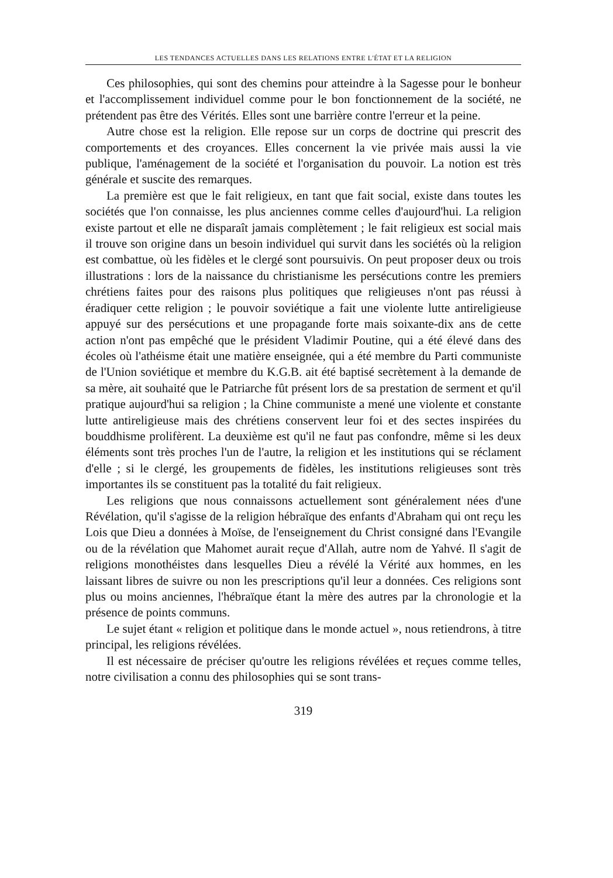LES TENDANCES ACTUELLES DANS LES RELATIONS ENTRE L'ÉTAT ET LA RELIGION
Ces philosophies, qui sont des chemins pour atteindre à la Sagesse pour le bonheur et l'accomplissement individuel comme pour le bon fonctionnement de la société, ne prétendent pas être des Vérités. Elles sont une barrière contre l'erreur et la peine.
Autre chose est la religion. Elle repose sur un corps de doctrine qui prescrit des comportements et des croyances. Elles concernent la vie privée mais aussi la vie publique, l'aménagement de la société et l'organisation du pouvoir. La notion est très générale et suscite des remarques.
La première est que le fait religieux, en tant que fait social, existe dans toutes les sociétés que l'on connaisse, les plus anciennes comme celles d'aujourd'hui. La religion existe partout et elle ne disparaît jamais complètement ; le fait religieux est social mais il trouve son origine dans un besoin individuel qui survit dans les sociétés où la religion est combattue, où les fidèles et le clergé sont poursuivis. On peut proposer deux ou trois illustrations : lors de la naissance du christianisme les persécutions contre les premiers chrétiens faites pour des raisons plus politiques que religieuses n'ont pas réussi à éradiquer cette religion ; le pouvoir soviétique a fait une violente lutte antireligieuse appuyé sur des persécutions et une propagande forte mais soixante-dix ans de cette action n'ont pas empêché que le président Vladimir Poutine, qui a été élevé dans des écoles où l'athéisme était une matière enseignée, qui a été membre du Parti communiste de l'Union soviétique et membre du K.G.B. ait été baptisé secrètement à la demande de sa mère, ait souhaité que le Patriarche fût présent lors de sa prestation de serment et qu'il pratique aujourd'hui sa religion ; la Chine communiste a mené une violente et constante lutte antireligieuse mais des chrétiens conservent leur foi et des sectes inspirées du bouddhisme prolifèrent. La deuxième est qu'il ne faut pas confondre, même si les deux éléments sont très proches l'un de l'autre, la religion et les institutions qui se réclament d'elle ; si le clergé, les groupements de fidèles, les institutions religieuses sont très importantes ils se constituent pas la totalité du fait religieux.
Les religions que nous connaissons actuellement sont généralement nées d'une Révélation, qu'il s'agisse de la religion hébraïque des enfants d'Abraham qui ont reçu les Lois que Dieu a données à Moïse, de l'enseignement du Christ consigné dans l'Evangile ou de la révélation que Mahomet aurait reçue d'Allah, autre nom de Yahvé. Il s'agit de religions monothéistes dans lesquelles Dieu a révélé la Vérité aux hommes, en les laissant libres de suivre ou non les prescriptions qu'il leur a données. Ces religions sont plus ou moins anciennes, l'hébraïque étant la mère des autres par la chronologie et la présence de points communs.
Le sujet étant « religion et politique dans le monde actuel », nous retiendrons, à titre principal, les religions révélées.
Il est nécessaire de préciser qu'outre les religions révélées et reçues comme telles, notre civilisation a connu des philosophies qui se sont trans-
319